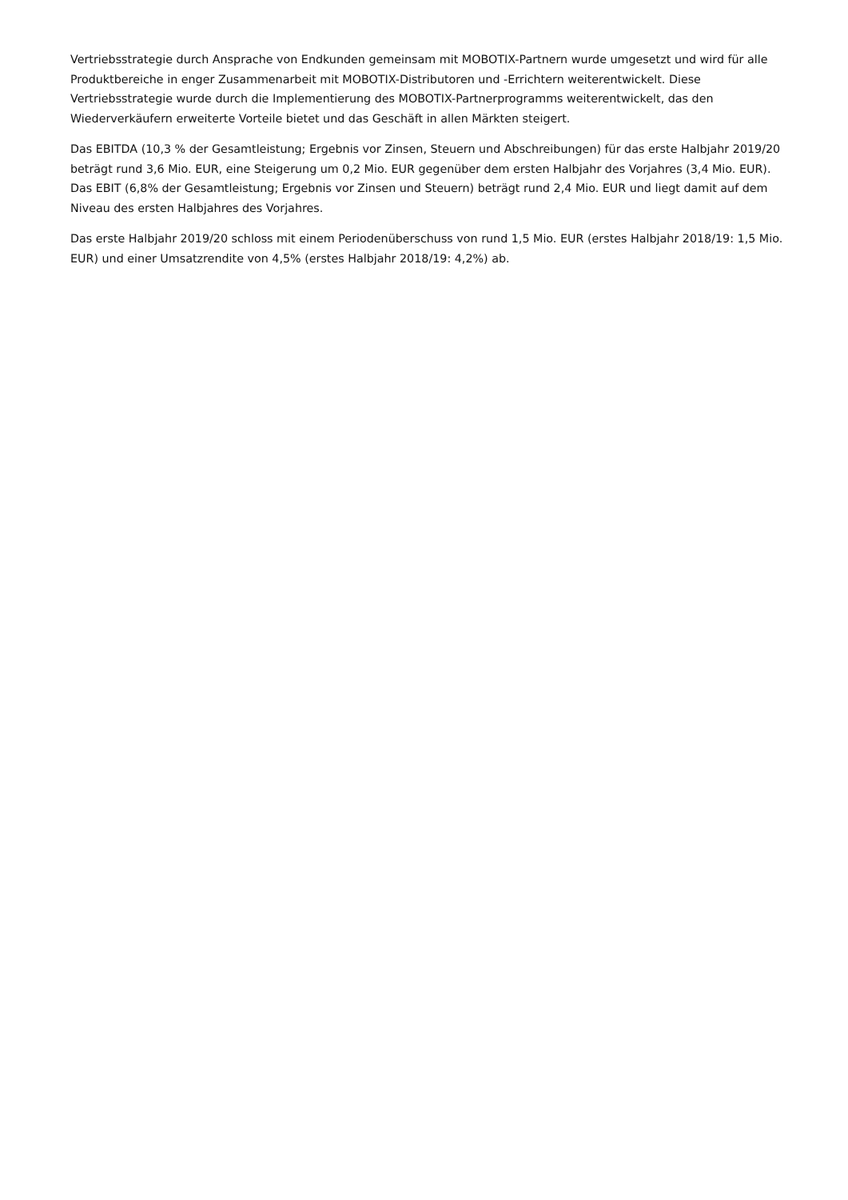Vertriebsstrategie durch Ansprache von Endkunden gemeinsam mit MOBOTIX-Partnern wurde umgesetzt und wird für alle Produktbereiche in enger Zusammenarbeit mit MOBOTIX-Distributoren und -Errichtern weiterentwickelt. Diese Vertriebsstrategie wurde durch die Implementierung des MOBOTIX-Partnerprogramms weiterentwickelt, das den Wiederverkäufern erweiterte Vorteile bietet und das Geschäft in allen Märkten steigert.
Das EBITDA (10,3 % der Gesamtleistung; Ergebnis vor Zinsen, Steuern und Abschreibungen) für das erste Halbjahr 2019/20 beträgt rund 3,6 Mio. EUR, eine Steigerung um 0,2 Mio. EUR gegenüber dem ersten Halbjahr des Vorjahres (3,4 Mio. EUR). Das EBIT (6,8% der Gesamtleistung; Ergebnis vor Zinsen und Steuern) beträgt rund 2,4 Mio. EUR und liegt damit auf dem Niveau des ersten Halbjahres des Vorjahres.
Das erste Halbjahr 2019/20 schloss mit einem Periodenüberschuss von rund 1,5 Mio. EUR (erstes Halbjahr 2018/19: 1,5 Mio. EUR) und einer Umsatzrendite von 4,5% (erstes Halbjahr 2018/19: 4,2%) ab.